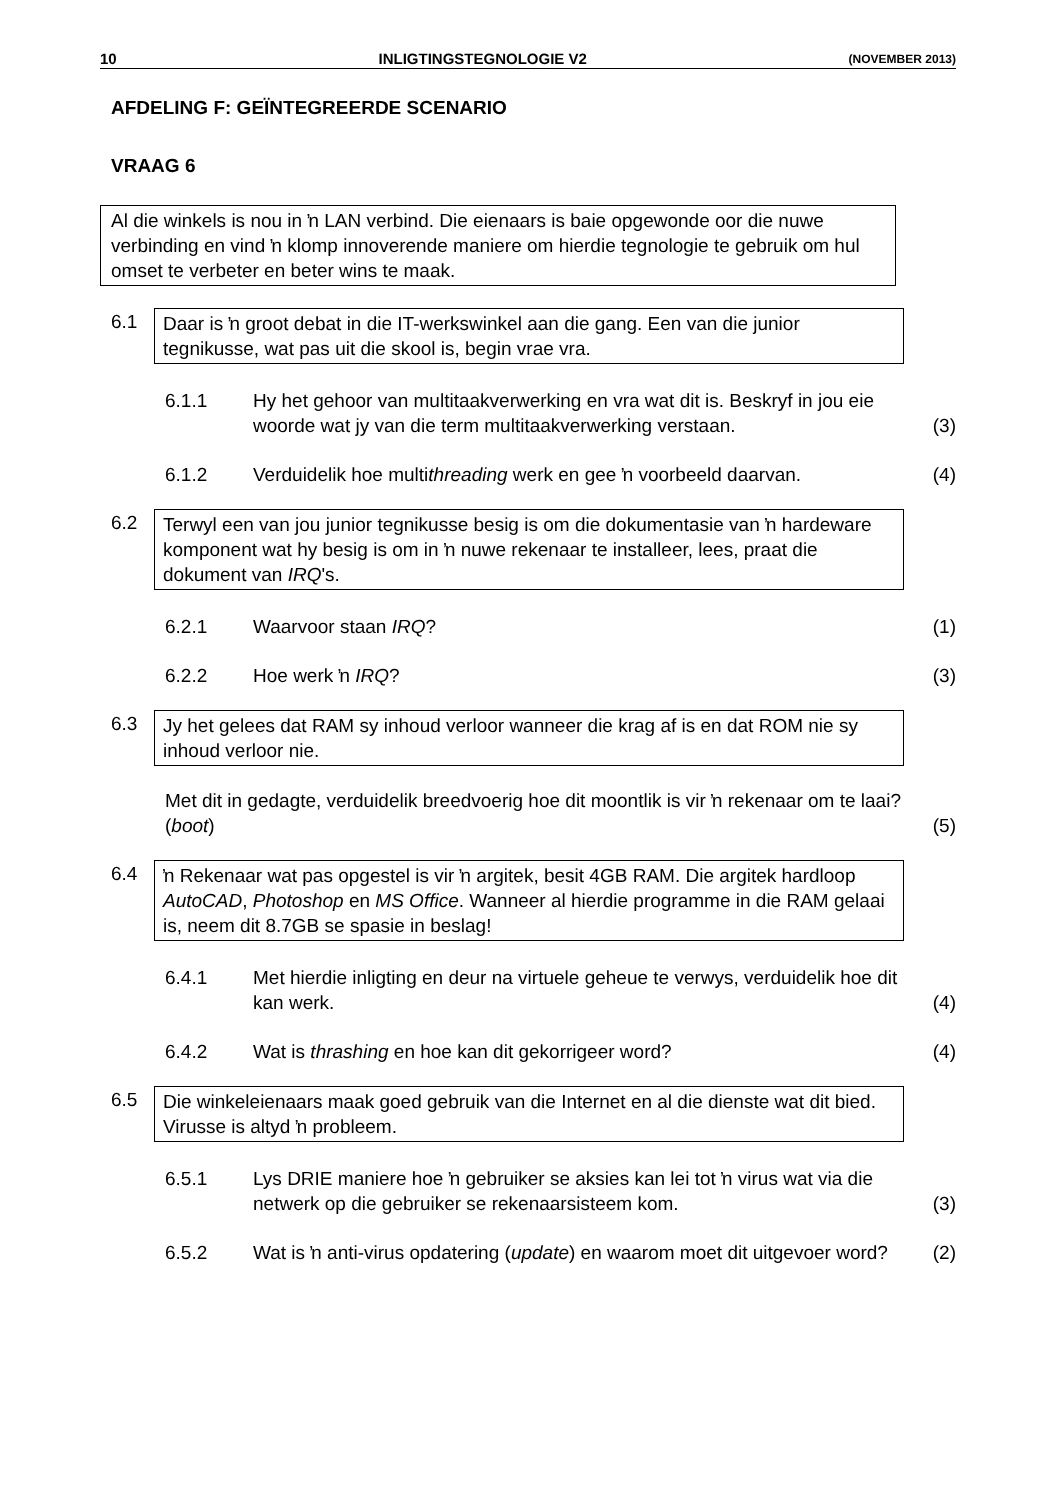10 INLIGTINGSTEGNOLOGIE V2 (NOVEMBER 2013)
AFDELING F: GEÏNTEGREERDE SCENARIO
VRAAG 6
Al die winkels is nou in ŉ LAN verbind. Die eienaars is baie opgewonde oor die nuwe verbinding en vind ŉ klomp innoverende maniere om hierdie tegnologie te gebruik om hul omset te verbeter en beter wins te maak.
6.1
Daar is ŉ groot debat in die IT-werkswinkel aan die gang. Een van die junior tegnikusse, wat pas uit die skool is, begin vrae vra.
6.1.1 Hy het gehoor van multitaakverwerking en vra wat dit is. Beskryf in jou eie woorde wat jy van die term multitaakverwerking verstaan.
(3)
6.1.2 Verduidelik hoe multithreading werk en gee ŉ voorbeeld daarvan.
(4)
6.2
Terwyl een van jou junior tegnikusse besig is om die dokumentasie van ŉ hardeware komponent wat hy besig is om in ŉ nuwe rekenaar te installeer, lees, praat die dokument van IRQ's.
6.2.1 Waarvoor staan IRQ? (1)
6.2.2 Hoe werk ŉ IRQ? (3)
6.3
Jy het gelees dat RAM sy inhoud verloor wanneer die krag af is en dat ROM nie sy inhoud verloor nie.
Met dit in gedagte, verduidelik breedvoerig hoe dit moontlik is vir ŉ rekenaar om te laai? (boot)
(5)
6.4
ŉ Rekenaar wat pas opgestel is vir ŉ argitek, besit 4GB RAM. Die argitek hardloop AutoCAD, Photoshop en MS Office. Wanneer al hierdie programme in die RAM gelaai is, neem dit 8.7GB se spasie in beslag!
6.4.1 Met hierdie inligting en deur na virtuele geheue te verwys, verduidelik hoe dit kan werk.
(4)
6.4.2 Wat is thrashing en hoe kan dit gekorrigeer word?
(4)
6.5
Die winkeleienaars maak goed gebruik van die Internet en al die dienste wat dit bied. Virusse is altyd ŉ probleem.
6.5.1 Lys DRIE maniere hoe ŉ gebruiker se aksies kan lei tot ŉ virus wat via die netwerk op die gebruiker se rekenaarsisteem kom.
(3)
6.5.2 Wat is ŉ anti-virus opdatering (update) en waarom moet dit uitgevoer word?
(2)